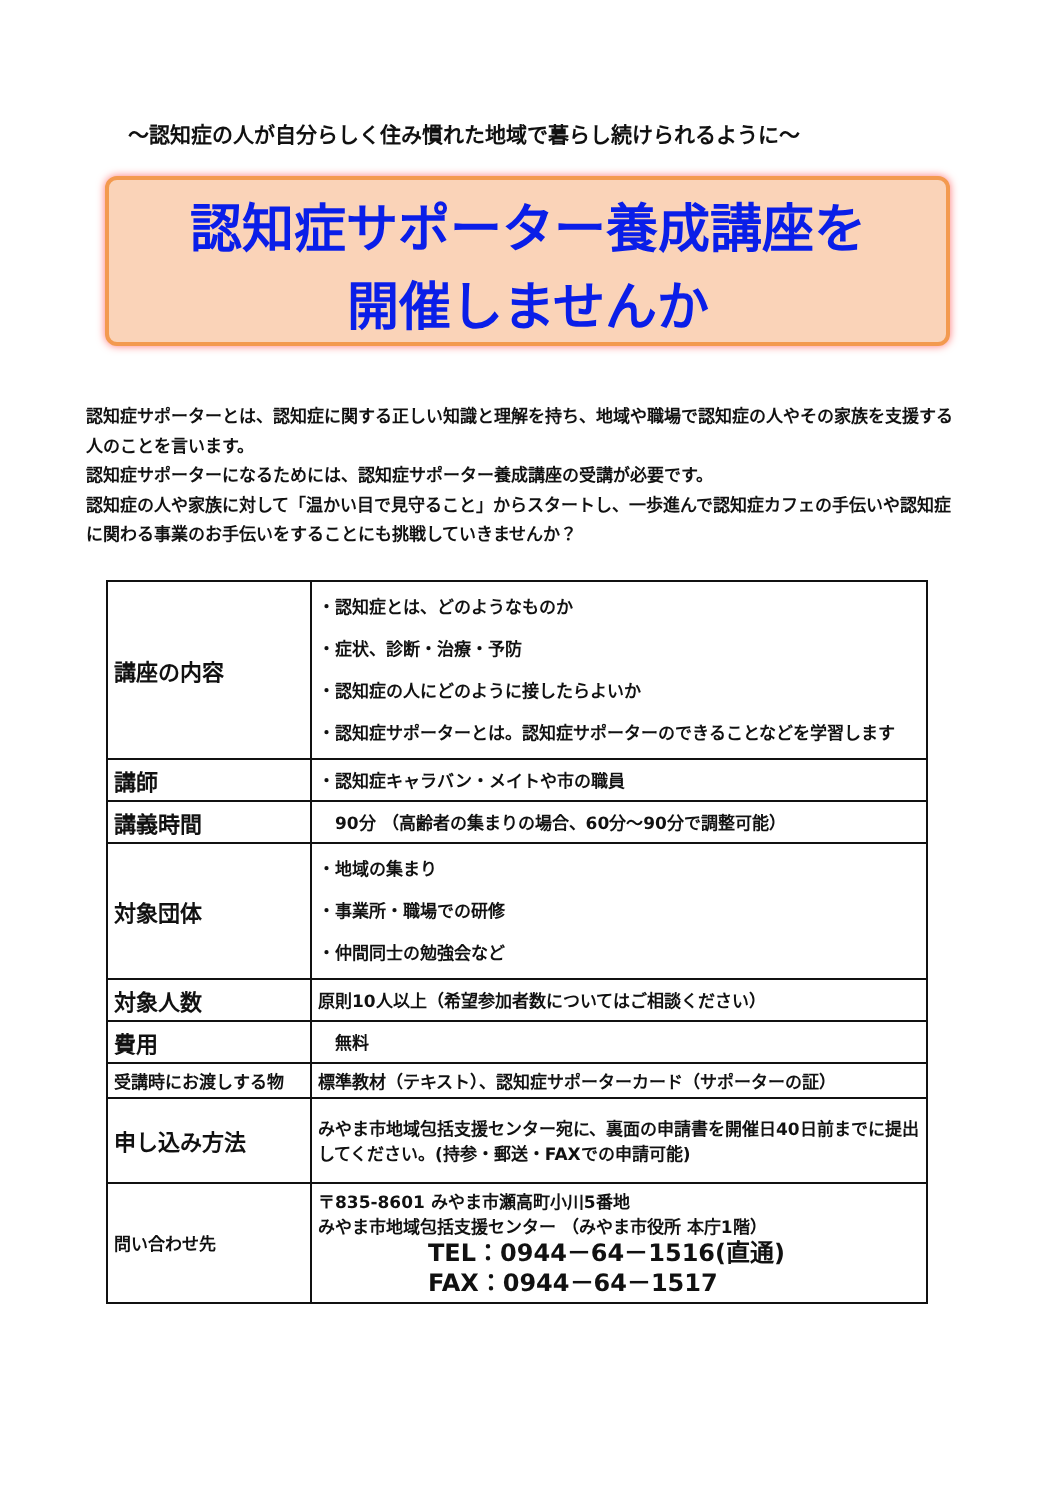～認知症の人が自分らしく住み慣れた地域で暮らし続けられるように～
認知症サポーター養成講座を
開催しませんか
認知症サポーターとは、認知症に関する正しい知識と理解を持ち、地域や職場で認知症の人やその家族を支援する人のことを言います。
認知症サポーターになるためには、認知症サポーター養成講座の受講が必要です。
認知症の人や家族に対して「温かい目で見守ること」からスタートし、一歩進んで認知症カフェの手伝いや認知症に関わる事業のお手伝いをすることにも挑戦していきませんか？
| 講座の内容 | ・認知症とは、どのようなものか ・症状、診断・治療・予防 ・認知症の人にどのように接したらよいか ・認知症サポーターとは。認知症サポーターのできることなどを学習します |
| 講師 | ・認知症キャラバン・メイトや市の職員 |
| 講義時間 | 90分 （高齢者の集まりの場合、60分～90分で調整可能） |
| 対象団体 | ・地域の集まり ・事業所・職場での研修 ・仲間同士の勉強会など |
| 対象人数 | 原則10人以上（希望参加者数についてはご相談ください） |
| 費用 | 無料 |
| 受講時にお渡しする物 | 標準教材（テキスト）、認知症サポーターカード（サポーターの証） |
| 申し込み方法 | みやま市地域包括支援センター宛に、裏面の申請書を開催日40日前までに提出してください。(持参・郵送・FAXでの申請可能) |
| 問い合わせ先 | 〒835-8601 みやま市瀬高町小川5番地 みやま市地域包括支援センター （みやま市役所 本庁1階） TEL：0944－64－1516(直通) FAX：0944－64－1517 |